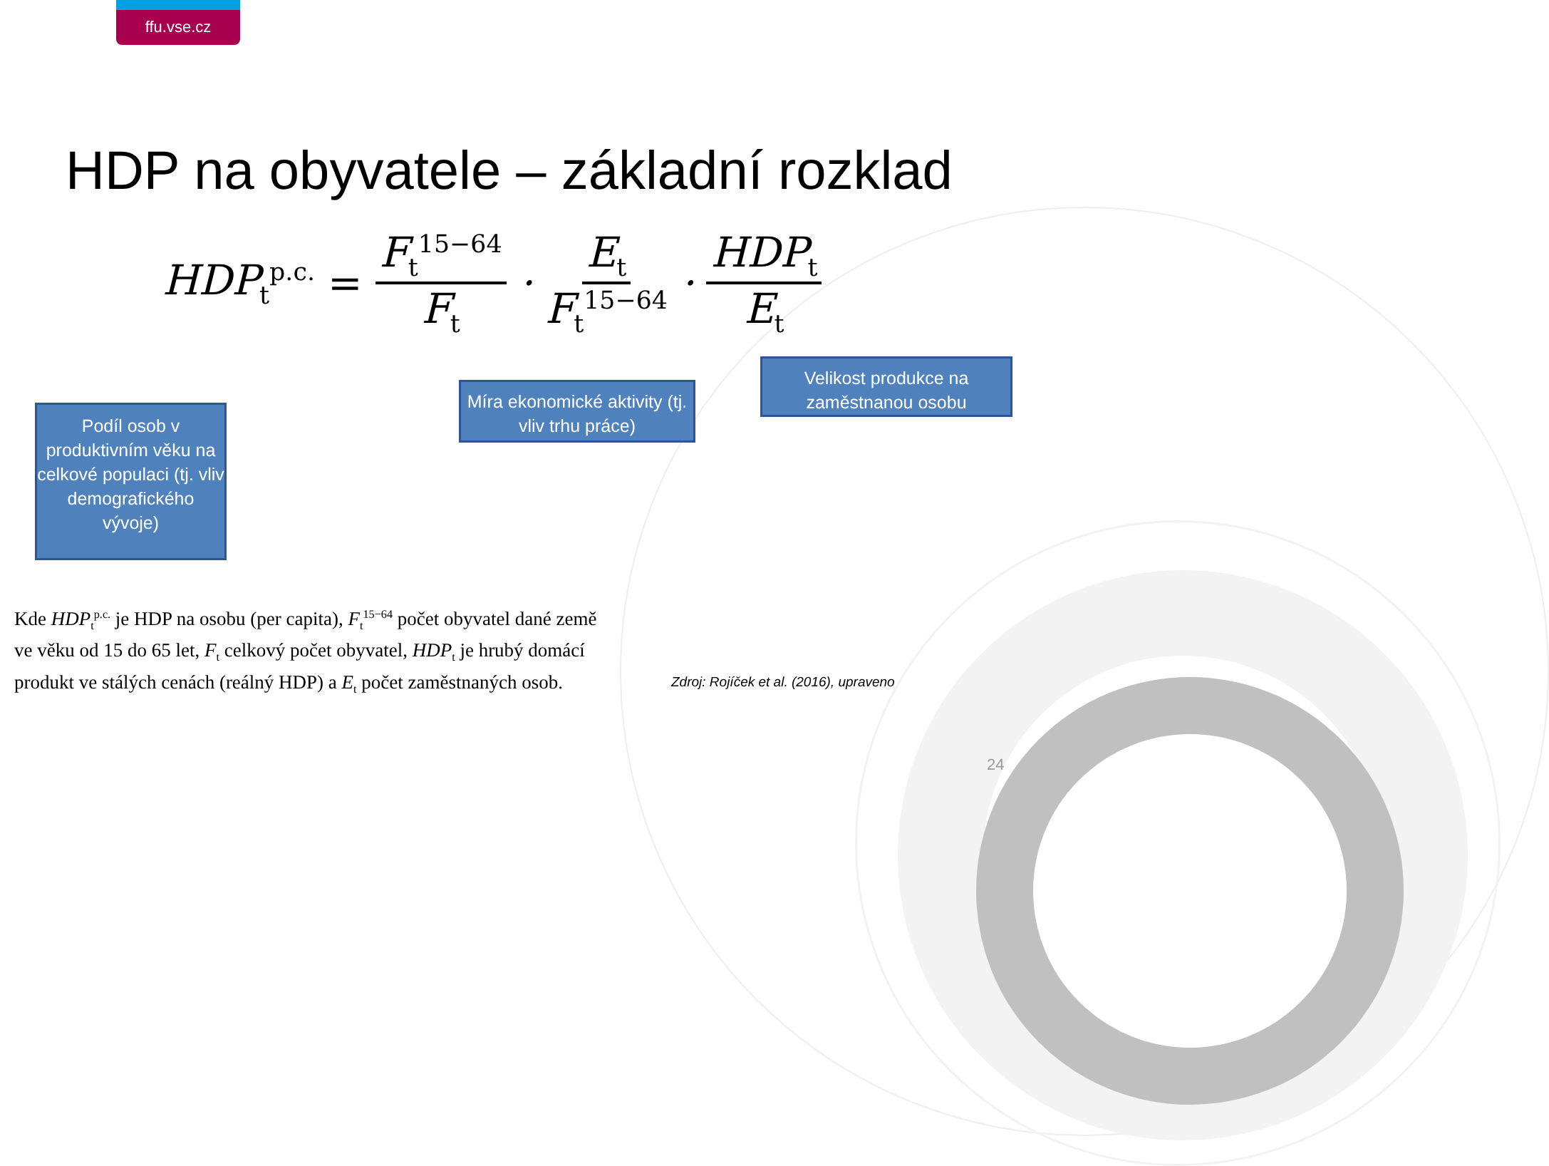ffu.vse.cz
HDP na obyvatele – základní rozklad
HDP<sub>t</sub><sup>p.c.</sup> = F<sub>t</sub><sup>15−64</sup> F<sub>t</sub> · E<sub>t</sub> F<sub>t</sub><sup>15−64</sup> · HDP<sub>t</sub> E<sub>t</sub>
Podíl osob v produktivním věku na celkové populaci (tj. vliv demografického vývoje)
Míra ekonomické aktivity (tj. vliv trhu práce)
Velikost produkce na zaměstnanou osobu
Kde HDP<sub>t</sub><sup>p.c.</sup> je HDP na osobu (per capita), F<sub>t</sub><sup>15−64</sup> počet obyvatel dané země ve věku od 15 do 65 let, F<sub>t</sub> celkový počet obyvatel, HDP<sub>t</sub> je hrubý domácí produkt ve stálých cenách (reálný HDP) a E<sub>t</sub> počet zaměstnaných osob.
Zdroj: Rojíček et al. (2016), upraveno
24